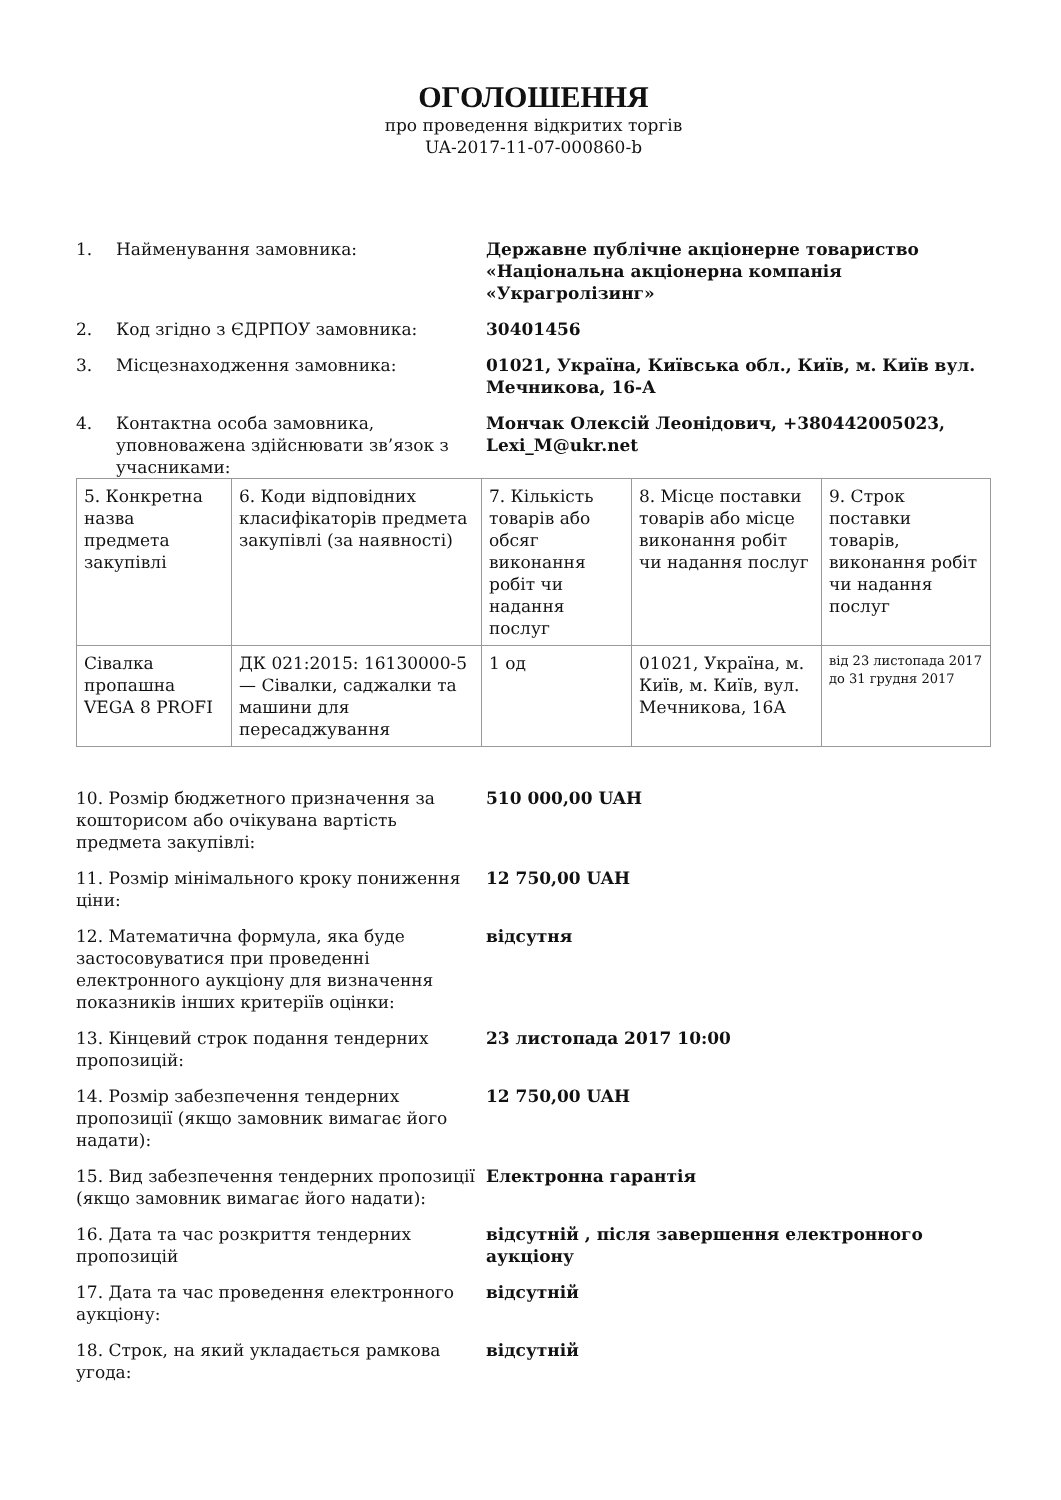ОГОЛОШЕННЯ
про проведення відкритих торгів
UA-2017-11-07-000860-b
1. Найменування замовника: Державне публічне акціонерне товариство «Національна акціонерна компанія «Украгролізинг»
2. Код згідно з ЄДРПОУ замовника: 30401456
3. Місцезнаходження замовника: 01021, Україна, Київська обл., Київ, м. Київ вул. Мечникова, 16-А
4. Контактна особа замовника, уповноважена здійснювати зв’язок з учасниками:
Мончак Олексій Леонідович, +380442005023, Lexi_M@ukr.net
| 5. Конкретна назва предмета закупівлі | 6. Коди відповідних класифікаторів предмета закупівлі (за наявності) | 7. Кількість товарів або обсяг виконання робіт чи надання послуг | 8. Місце поставки товарів або місце виконання робіт чи надання послуг | 9. Строк поставки товарів, виконання робіт чи надання послуг |
| Сівалка пропашна VEGA 8 PROFI | ДК 021:2015: 16130000-5 — Сівалки, саджалки та машини для пересаджування | 1 од | 01021, Україна, м. Київ, м. Київ, вул. Мечникова, 16А | від 23 листопада 2017 до 31 грудня 2017 |
10. Розмір бюджетного призначення за кошторисом або очікувана вартість предмета закупівлі:
510 000,00 UAH
11. Розмір мінімального кроку пониження ціни:
12 750,00 UAH
12. Математична формула, яка буде застосовуватися при проведенні електронного аукціону для визначення показників інших критеріїв оцінки:
відсутня
13. Кінцевий строк подання тендерних пропозицій:
23 листопада 2017 10:00
14. Розмір забезпечення тендерних пропозиції (якщо замовник вимагає його надати):
12 750,00 UAH
15. Вид забезпечення тендерних пропозиції (якщо замовник вимагає його надати):
Електронна гарантія
16. Дата та час розкриття тендерних пропозицій
відсутній , після завершення електронного аукціону
17. Дата та час проведення електронного аукціону:
відсутній
18. Строк, на який укладається рамкова угода:
відсутній